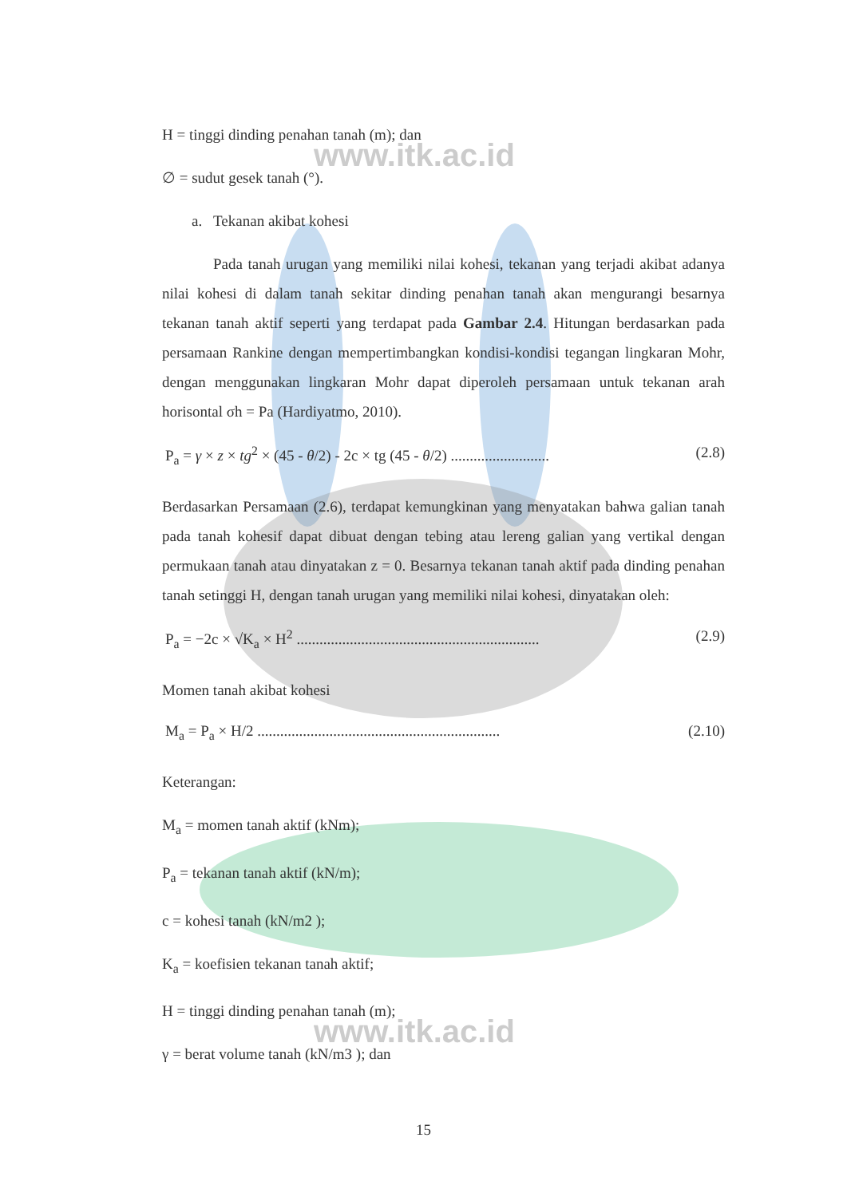www.itk.ac.id
www.itk.ac.id
H = tinggi dinding penahan tanah (m); dan
∅ = sudut gesek tanah (°).
a. Tekanan akibat kohesi
Pada tanah urugan yang memiliki nilai kohesi, tekanan yang terjadi akibat adanya nilai kohesi di dalam tanah sekitar dinding penahan tanah akan mengurangi besarnya tekanan tanah aktif seperti yang terdapat pada Gambar 2.4. Hitungan berdasarkan pada persamaan Rankine dengan mempertimbangkan kondisi-kondisi tegangan lingkaran Mohr, dengan menggunakan lingkaran Mohr dapat diperoleh persamaan untuk tekanan arah horisontal σh = Pa (Hardiyatmo, 2010).
P<sub>a</sub> = γ × z × tg<sup>2</sup> × (45 - θ/2) - 2c × tg (45 - θ/2) .......................... (2.8)
Berdasarkan Persamaan (2.6), terdapat kemungkinan yang menyatakan bahwa galian tanah pada tanah kohesif dapat dibuat dengan tebing atau lereng galian yang vertikal dengan permukaan tanah atau dinyatakan z = 0. Besarnya tekanan tanah aktif pada dinding penahan tanah setinggi H, dengan tanah urugan yang memiliki nilai kohesi, dinyatakan oleh:
P<sub>a</sub> = −2c × √K<sub>a</sub> × H<sup>2</sup> ................................................................ (2.9)
Momen tanah akibat kohesi
M<sub>a</sub> = P<sub>a</sub> × H/2 ................................................................ (2.10)
Keterangan:
M<sub>a</sub> = momen tanah aktif (kNm);
P<sub>a</sub> = tekanan tanah aktif (kN/m);
c = kohesi tanah (kN/m2 );
K<sub>a</sub> = koefisien tekanan tanah aktif;
H = tinggi dinding penahan tanah (m);
γ = berat volume tanah (kN/m3 ); dan
15